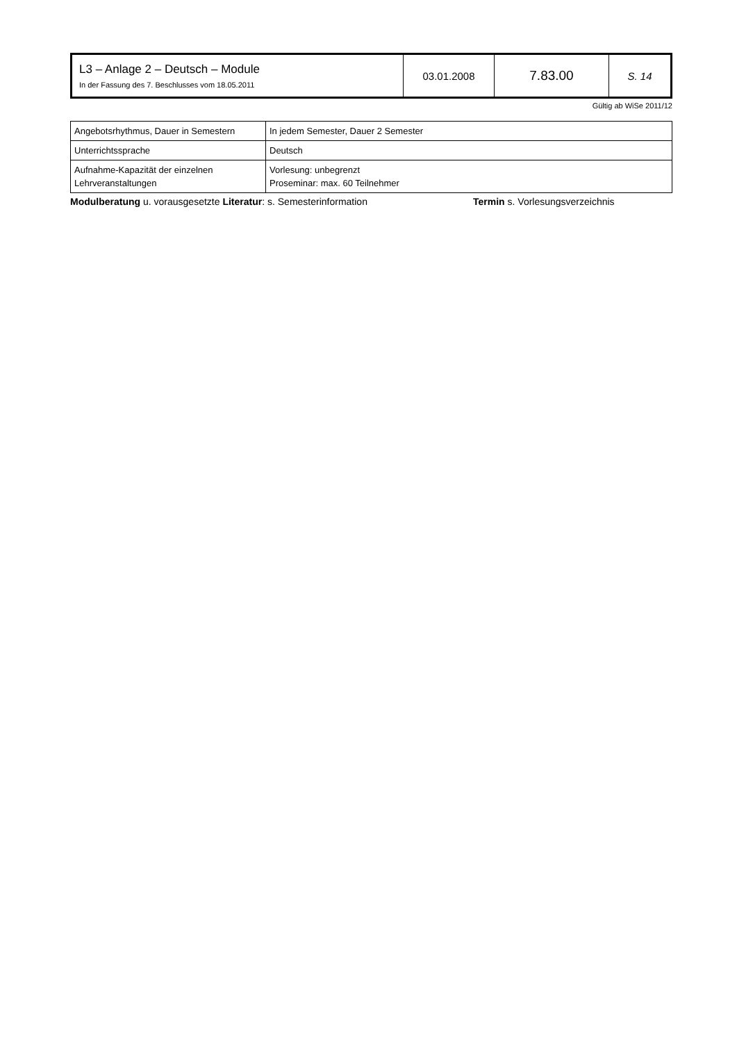| L3 – Anlage 2 – Deutsch – Module In der Fassung des 7. Beschlusses vom 18.05.2011 | 03.01.2008 | 7.83.00 | S. 14 |
Gültig ab WiSe 2011/12
| Angebotsrhythmus, Dauer in Semestern | In jedem Semester, Dauer 2 Semester |
| Unterrichtssprache | Deutsch |
| Aufnahme-Kapazität der einzelnen Lehrveranstaltungen | Vorlesung: unbegrenzt Proseminar: max. 60 Teilnehmer |
Modulberatung u. vorausgesetzte Literatur: s. Semesterinformation Termin s. Vorlesungsverzeichnis